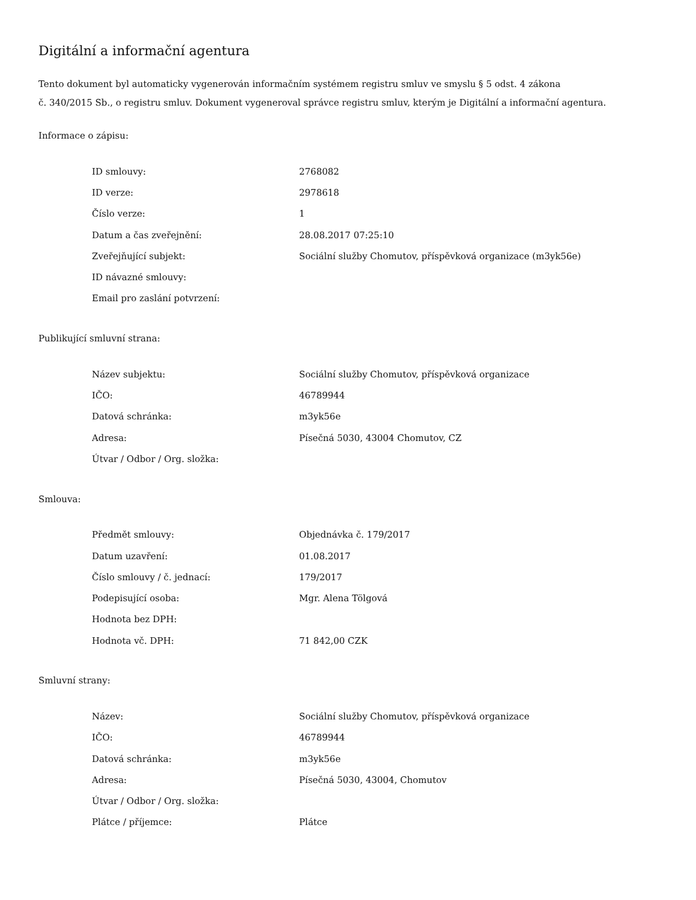Digitální a informační agentura
Tento dokument byl automaticky vygenerován informačním systémem registru smluv ve smyslu § 5 odst. 4 zákona
č. 340/2015 Sb., o registru smluv. Dokument vygeneroval správce registru smluv, kterým je Digitální a informační agentura.
Informace o zápisu:
| ID smlouvy: | 2768082 |
| ID verze: | 2978618 |
| Číslo verze: | 1 |
| Datum a čas zveřejnění: | 28.08.2017 07:25:10 |
| Zveřejňující subjekt: | Sociální služby Chomutov, příspěvková organizace (m3yk56e) |
| ID návazné smlouvy: | |
| Email pro zaslání potvrzení: | |
Publikující smluvní strana:
| Název subjektu: | Sociální služby Chomutov, příspěvková organizace |
| IČO: | 46789944 |
| Datová schránka: | m3yk56e |
| Adresa: | Písečná 5030, 43004 Chomutov, CZ |
| Útvar / Odbor / Org. složka: | |
Smlouva:
| Předmět smlouvy: | Objednávka č. 179/2017 |
| Datum uzavření: | 01.08.2017 |
| Číslo smlouvy / č. jednací: | 179/2017 |
| Podepisující osoba: | Mgr. Alena Tölgová |
| Hodnota bez DPH: | |
| Hodnota vč. DPH: | 71 842,00 CZK |
Smluvní strany:
| Název: | Sociální služby Chomutov, příspěvková organizace |
| IČO: | 46789944 |
| Datová schránka: | m3yk56e |
| Adresa: | Písečná 5030, 43004, Chomutov |
| Útvar / Odbor / Org. složka: | |
| Plátce / příjemce: | Plátce |